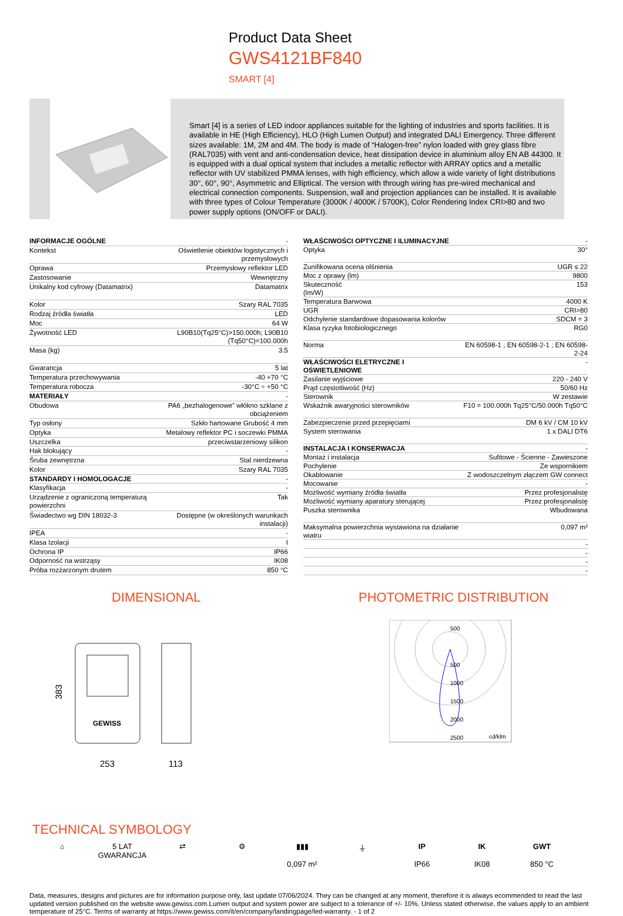Product Data Sheet
GWS4121BF840
SMART [4]
Smart [4] is a series of LED indoor appliances suitable for the lighting of industries and sports facilities. It is available in HE (High Efficiency), HLO (High Lumen Output) and integrated DALI Emergency. Three different sizes available: 1M, 2M and 4M. The body is made of “Halogen-free” nylon loaded with grey glass fibre (RAL7035) with vent and anti-condensation device, heat dissipation device in aluminium alloy EN AB 44300. It is equipped with a dual optical system that includes a metallic reflector with ARRAY optics and a metallic reflector with UV stabilized PMMA lenses, with high efficiency, which allow a wide variety of light distributions 30°, 60°, 90°, Asymmetric and Elliptical. The version with through wiring has pre-wired mechanical and electrical connection components. Suspension, wall and projection appliances can be installed. It is available with three types of Colour Temperature (3000K / 4000K / 5700K), Color Rendering Index CRI>80 and two power supply options (ON/OFF or DALI).
| INFORMACJE OGÓLNE | - |
| Kontekst | Oświetlenie obiektów logistycznych i przemysłowych |
| Oprawa | Przemysłowy reflektor LED |
| Zastosowanie | Wewnętrzny |
| Unikalny kod cyfrowy (Datamatrix) | Datamatrix |
| Kolor | Szary RAL 7035 |
| Rodzaj źródła światła | LED |
| Moc | 64 W |
| Żywotność LED | L90B10(Tq25°C)>150.000h; L90B10 (Tq50°C)=100.000h |
| Masa (kg) | 3.5 |
| Gwarancja | 5 lat |
| Temperatura przechowywania | -40 +70 °C |
| Temperatura robocza | -30°C ÷ +50 °C |
| MATERIAŁY | - |
| Obudowa | PA6 „bezhalogenowe” włókno szklane z obciążeniem |
| Typ osłony | Szkło hartowane Grubość 4 mm |
| Optyka | Metalowy reflektor PC i soczewki PMMA |
| Uszczelka | przeciwstarzeniowy silikon |
| Hak blokujący | - |
| Śruba zewnętrzna | Stal nierdzewna |
| Kolor | Szary RAL 7035 |
| STANDARDY I HOMOLOGACJE | - |
| Klasyfikacja | - |
| Urządzenie z ograniczoną temperaturą powierzchni | Tak |
| Świadectwo wg DIN 18032-3 | Dostępne (w określonych warunkach instalacji) |
| IPEA | - |
| Klasa Izolacji | I |
| Ochrona IP | IP66 |
| Odporność na wstrząsy | IK08 |
| Próba rozżarzonym drutem | 850 °C |
| WŁAŚCIWOŚCI OPTYCZNE I ILUMINACYJNE | - |
| Optyka | 30° |
| Zunifikowana ocena olśnienia | UGR ≤ 22 |
| Moc z oprawy (lm) | 9800 |
| Skuteczność (lm/W) | 153 |
| Temperatura Barwowa | 4000 K |
| UGR | CRI>80 |
| Odchylenie standardowe dopasowania kolorów | SDCM = 3 |
| Klasa ryzyka fotobiologicznego | RG0 |
| Norma | EN 60598-1 ; EN 60598-2-1 ; EN 60598-2-24 |
| WŁAŚCIWOŚCI ELETRYCZNE I OŚWIETLENIOWE | - |
| Zasilanie wyjściowe | 220 - 240 V |
| Prąd częstotliwość (Hz) | 50/60 Hz |
| Sterownik | W zestawie |
| Wskaźnik awaryjności sterowników | F10 = 100.000h Tq25°C/50.000h Tq50°C |
| Zabezpieczenie przed przepięciami | DM 6 kV / CM 10 kV |
| System sterowania | 1 x DALI DT6 |
| INSTALACJA I KONSERWACJA | - |
| Montaż i instalacja | Sufitowe - Ścienne - Zawieszone |
| Pochylenie | Ze wspornikiem |
| Okablowanie | Z wodoszczelnym złączem GW connect |
| Mocowanie | - |
| Możliwość wymiany źródła światła | Przez profesjonalistę |
| Możliwość wymiany aparatury sterującej | Przez profesjonalistę |
| Puszka sterownika | Wbudowana |
| Maksymalna powierzchnia wystawiona na działanie wiatru | 0,097 m² |
| | - |
| | - |
| | - |
| | - |
DIMENSIONAL
383
253
113
GEWISS
PHOTOMETRIC DISTRIBUTION
500
500
1000
1500
2000
2500
cd/klm
TECHNICAL SYMBOLOGY
⌂ 5 LAT
GWARANCJA
⇄ ⚙ ▮▮▮
0,097 m²
⏚ IP
IP66
IK
IK08
GWT
850 °C
Data, measures, designs and pictures are for information purpose only, last update 07/06/2024. They can be changed at any moment, therefore it is always ecommended to read the last updated version published on the website www.gewiss.com.Lumen output and system power are subject to a tolerance of +/- 10%. Unless stated otherwise, the values apply to an ambient temperature of 25°C. Terms of warranty at https://www.gewiss.com/it/en/company/landingpage/led-warranty. - 1 of 2